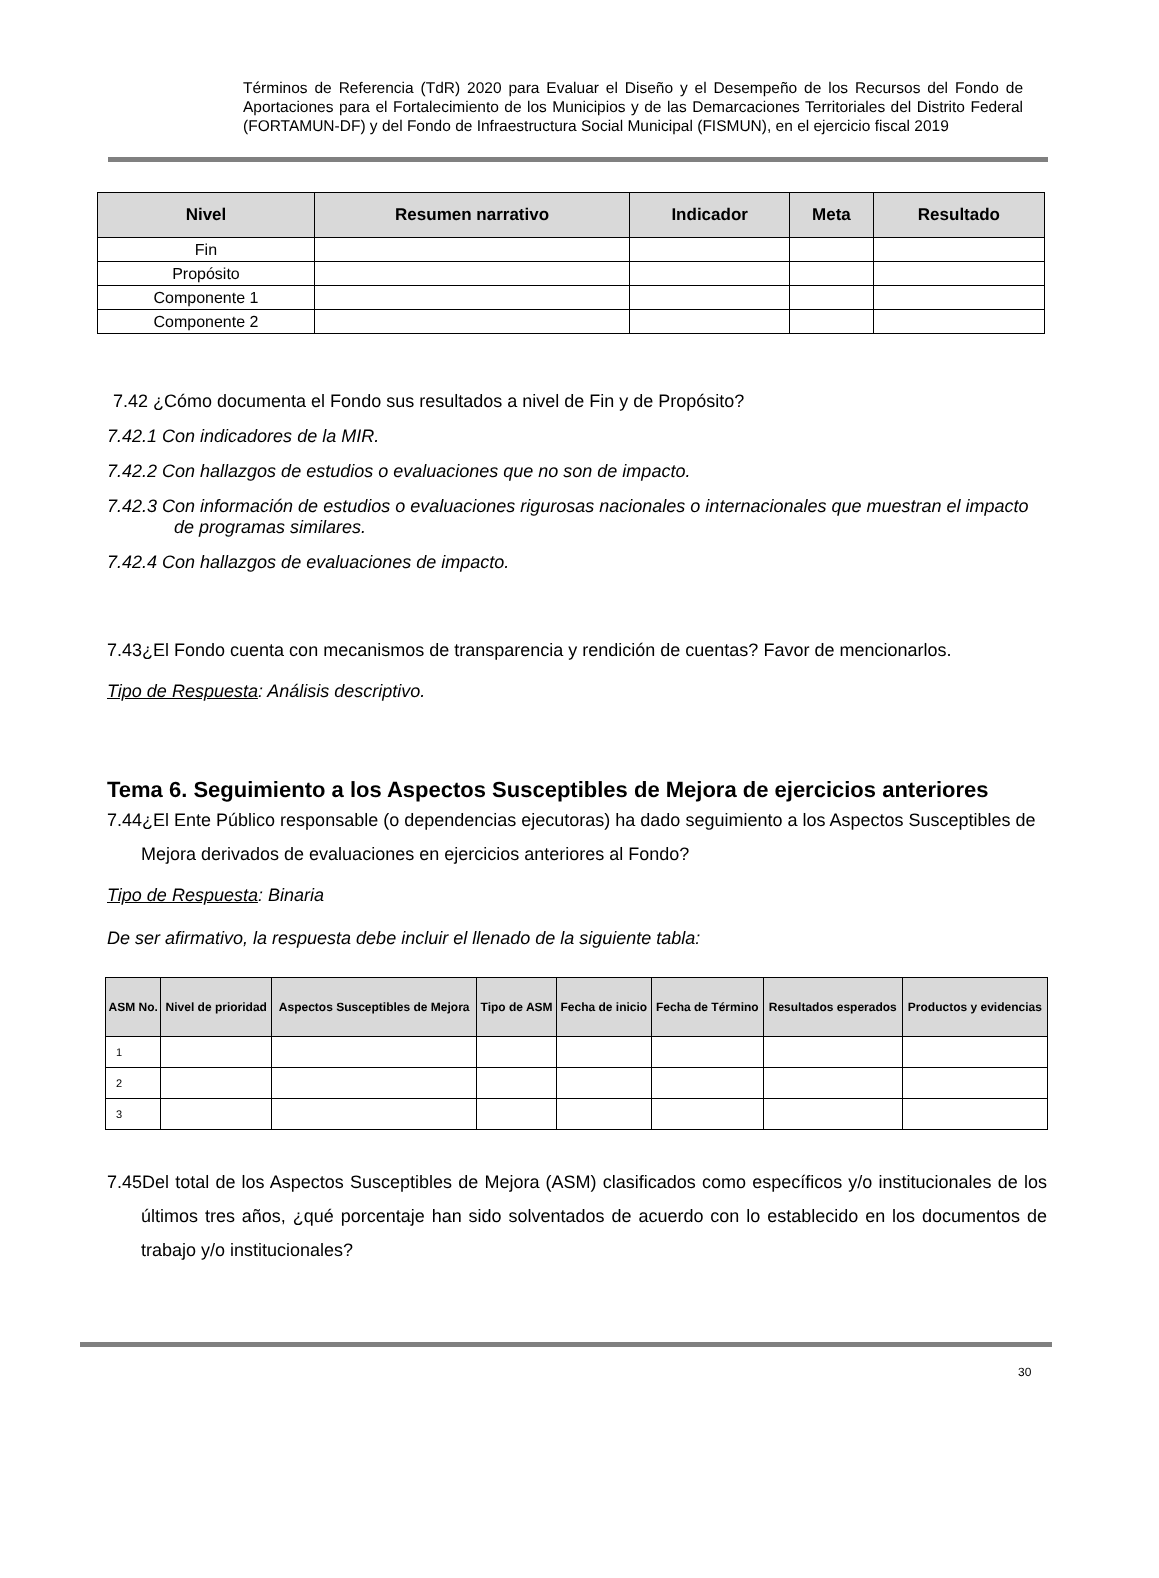Términos de Referencia (TdR) 2020 para Evaluar el Diseño y el Desempeño de los Recursos del Fondo de Aportaciones para el Fortalecimiento de los Municipios y de las Demarcaciones Territoriales del Distrito Federal (FORTAMUN-DF) y del Fondo de Infraestructura Social Municipal (FISMUN), en el ejercicio fiscal 2019
| Nivel | Resumen narrativo | Indicador | Meta | Resultado |
| --- | --- | --- | --- | --- |
| Fin | | | | |
| Propósito | | | | |
| Componente 1 | | | | |
| Componente 2 | | | | |
7.42 ¿Cómo documenta el Fondo sus resultados a nivel de Fin y de Propósito?
7.42.1 Con indicadores de la MIR.
7.42.2 Con hallazgos de estudios o evaluaciones que no son de impacto.
7.42.3 Con información de estudios o evaluaciones rigurosas nacionales o internacionales que muestran el impacto de programas similares.
7.42.4 Con hallazgos de evaluaciones de impacto.
7.43¿El Fondo cuenta con mecanismos de transparencia y rendición de cuentas? Favor de mencionarlos.
Tipo de Respuesta: Análisis descriptivo.
Tema 6. Seguimiento a los Aspectos Susceptibles de Mejora de ejercicios anteriores
7.44¿El Ente Público responsable (o dependencias ejecutoras) ha dado seguimiento a los Aspectos Susceptibles de Mejora derivados de evaluaciones en ejercicios anteriores al Fondo?
Tipo de Respuesta: Binaria
De ser afirmativo, la respuesta debe incluir el llenado de la siguiente tabla:
| ASM No. | Nivel de prioridad | Aspectos Susceptibles de Mejora | Tipo de ASM | Fecha de inicio | Fecha de Término | Resultados esperados | Productos y evidencias |
| --- | --- | --- | --- | --- | --- | --- | --- |
| 1 | | | | | | | |
| 2 | | | | | | | |
| 3 | | | | | | | |
7.45Del total de los Aspectos Susceptibles de Mejora (ASM) clasificados como específicos y/o institucionales de los últimos tres años, ¿qué porcentaje han sido solventados de acuerdo con lo establecido en los documentos de trabajo y/o institucionales?
30